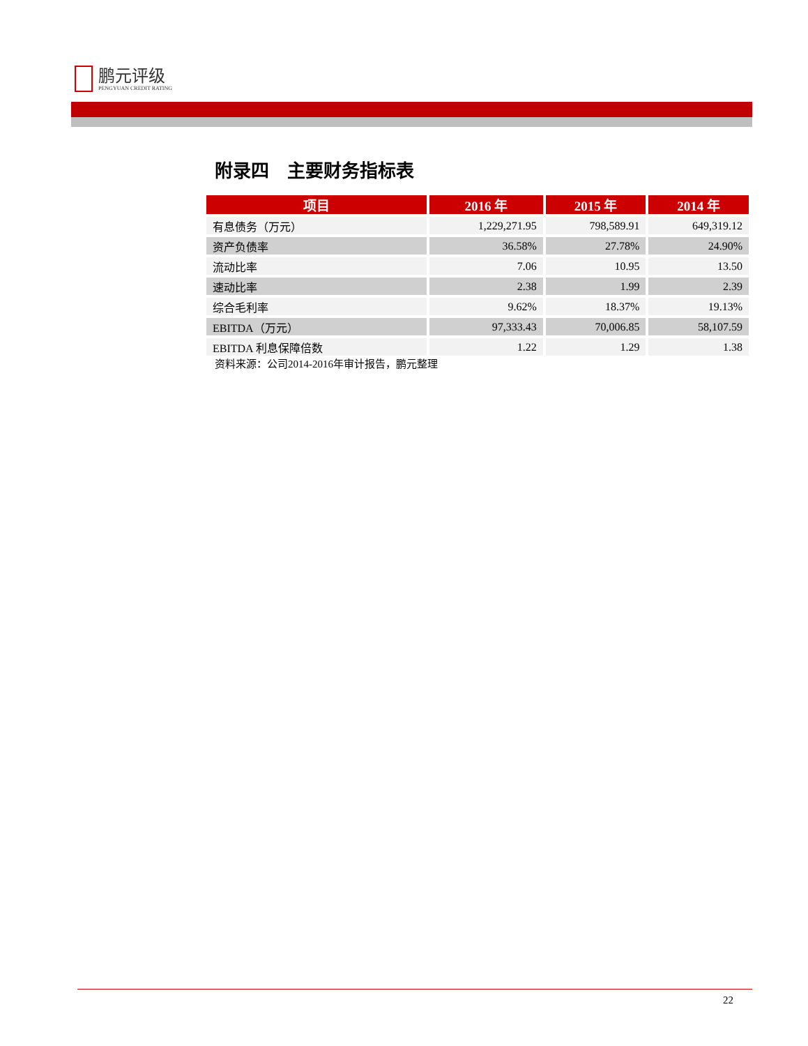鹏元评级
PENGYUAN CREDIT RATING
附录四　主要财务指标表
| 项目 | 2016 年 | 2015 年 | 2014 年 |
| --- | --- | --- | --- |
| 有息债务（万元） | 1,229,271.95 | 798,589.91 | 649,319.12 |
| 资产负债率 | 36.58% | 27.78% | 24.90% |
| 流动比率 | 7.06 | 10.95 | 13.50 |
| 速动比率 | 2.38 | 1.99 | 2.39 |
| 综合毛利率 | 9.62% | 18.37% | 19.13% |
| EBITDA（万元） | 97,333.43 | 70,006.85 | 58,107.59 |
| EBITDA 利息保障倍数 | 1.22 | 1.29 | 1.38 |
资料来源：公司2014-2016年审计报告，鹏元整理
22